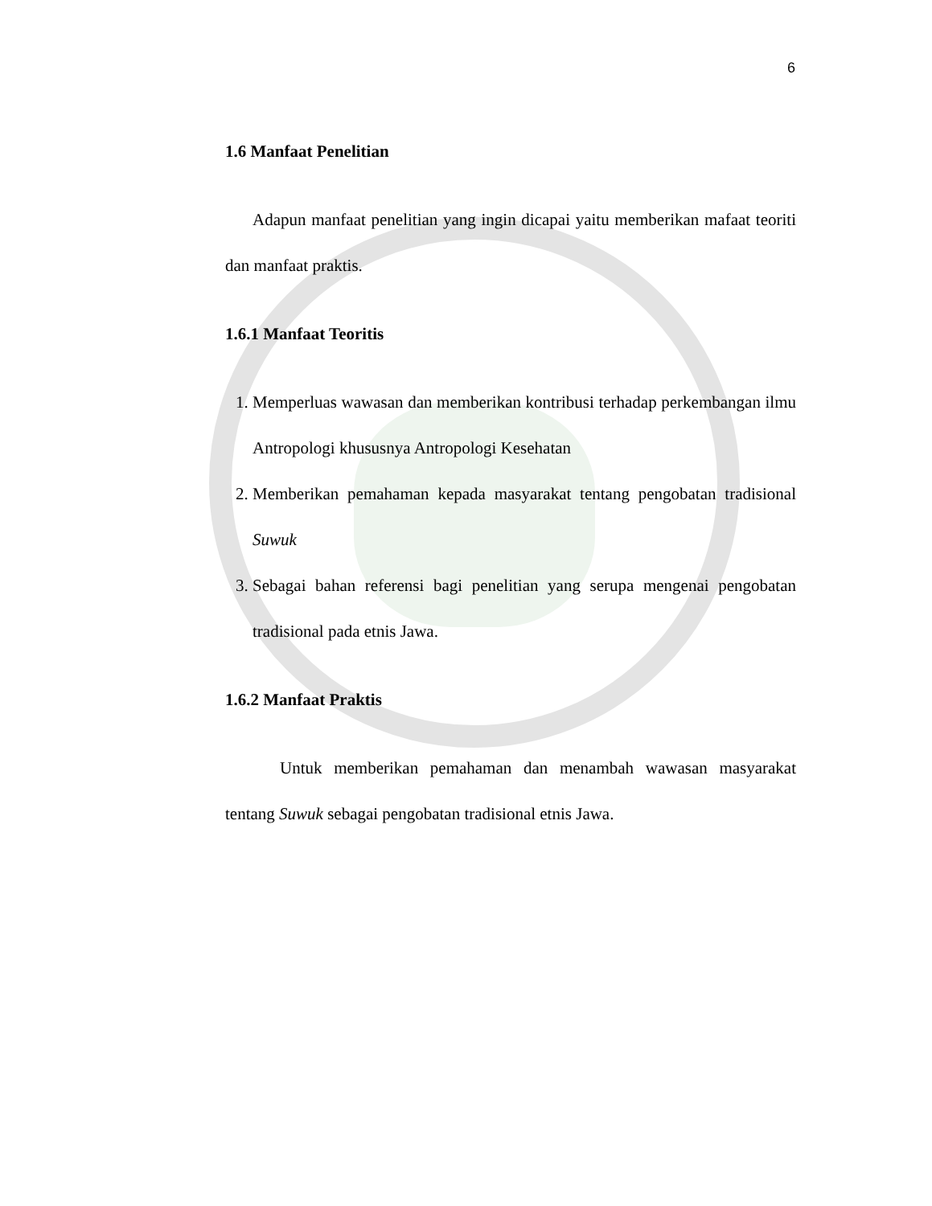6
1.6 Manfaat Penelitian
Adapun manfaat penelitian yang ingin dicapai yaitu memberikan mafaat teoriti dan manfaat praktis.
1.6.1 Manfaat Teoritis
1. Memperluas wawasan dan memberikan kontribusi terhadap perkembangan ilmu Antropologi khususnya Antropologi Kesehatan
2. Memberikan pemahaman kepada masyarakat tentang pengobatan tradisional Suwuk
3. Sebagai bahan referensi bagi penelitian yang serupa mengenai pengobatan tradisional pada etnis Jawa.
1.6.2 Manfaat Praktis
Untuk memberikan pemahaman dan menambah wawasan masyarakat tentang Suwuk sebagai pengobatan tradisional etnis Jawa.